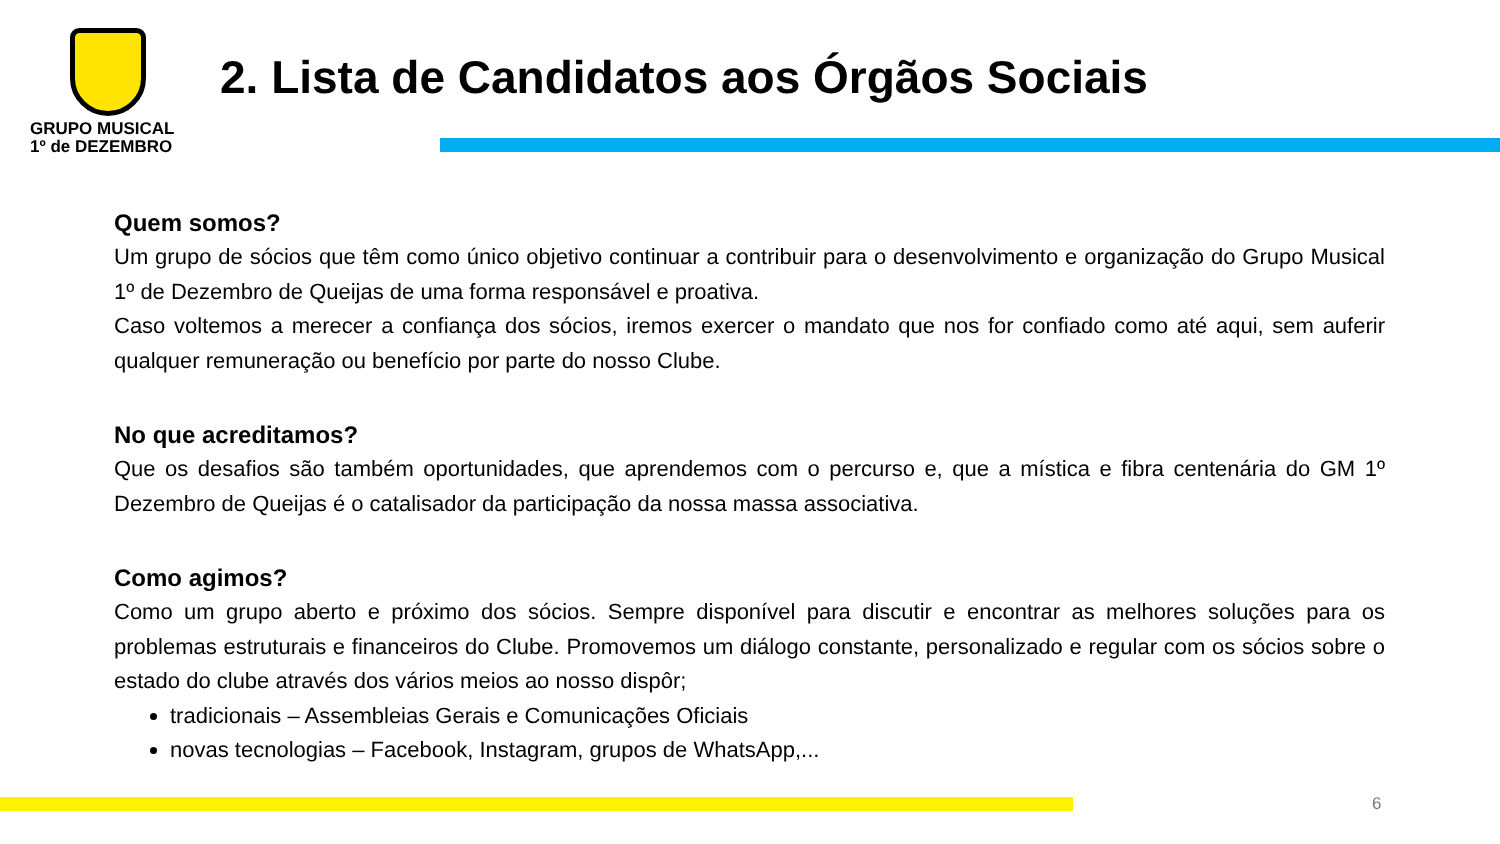GRUPO MUSICAL
1º de DEZEMBRO
2. Lista de Candidatos aos Órgãos Sociais
Quem somos?
Um grupo de sócios que têm como único objetivo continuar a contribuir para o desenvolvimento e organização do Grupo Musical 1º de Dezembro de Queijas de uma forma responsável e proativa.
Caso voltemos a merecer a confiança dos sócios, iremos exercer o mandato que nos for confiado como até aqui, sem auferir qualquer remuneração ou benefício por parte do nosso Clube.
No que acreditamos?
Que os desafios são também oportunidades, que aprendemos com o percurso e, que a mística e fibra centenária do GM 1º Dezembro de Queijas é o catalisador da participação da nossa massa associativa.
Como agimos?
Como um grupo aberto e próximo dos sócios. Sempre disponível para discutir e encontrar as melhores soluções para os problemas estruturais e financeiros do Clube. Promovemos um diálogo constante, personalizado e regular com os sócios sobre o estado do clube através dos vários meios ao nosso dispôr;
tradicionais – Assembleias Gerais e Comunicações Oficiais
novas tecnologias – Facebook, Instagram, grupos de WhatsApp,...
6